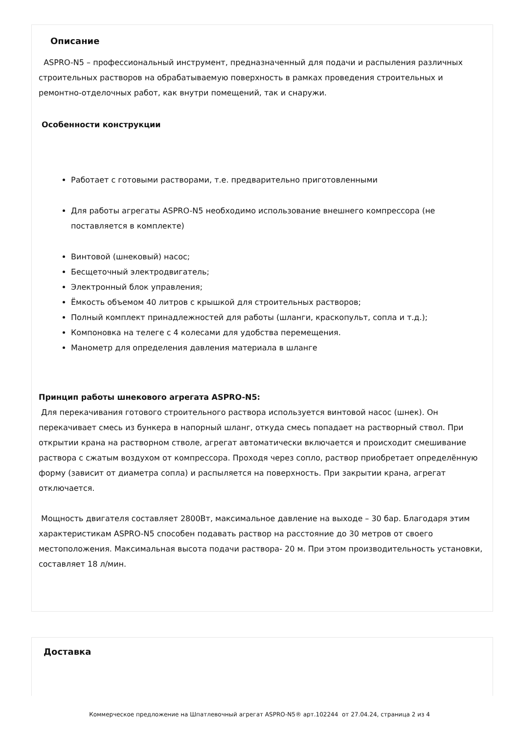Описание
ASPRO-N5 – профессиональный инструмент, предназначенный для подачи и распыления различных строительных растворов на обрабатываемую поверхность в рамках проведения строительных и ремонтно-отделочных работ, как внутри помещений, так и снаружи.
Особенности конструкции
Работает с готовыми растворами, т.е. предварительно приготовленными
Для работы агрегаты ASPRO-N5 необходимо использование внешнего компрессора (не поставляется в комплекте)
Винтовой (шнековый) насос;
Бесщеточный электродвигатель;
Электронный блок управления;
Ёмкость объемом 40 литров с крышкой для строительных растворов;
Полный комплект принадлежностей для работы (шланги, краскопульт, сопла и т.д.);
Компоновка на телеге с 4 колесами для удобства перемещения.
Манометр для определения давления материала в шланге
Принцип работы шнекового агрегата ASPRO-N5:
Для перекачивания готового строительного раствора используется винтовой насос (шнек). Он перекачивает смесь из бункера в напорный шланг, откуда смесь попадает на растворный ствол. При открытии крана на растворном стволе, агрегат автоматически включается и происходит смешивание раствора с сжатым воздухом от компрессора. Проходя через сопло, раствор приобретает определённую форму (зависит от диаметра сопла) и распыляется на поверхность. При закрытии крана, агрегат отключается.
Мощность двигателя составляет 2800Вт, максимальное давление на выходе – 30 бар. Благодаря этим характеристикам ASPRO-N5 способен подавать раствор на расстояние до 30 метров от своего местоположения. Максимальная высота подачи раствора- 20 м. При этом производительность установки, составляет 18 л/мин.
Доставка
Коммерческое предложение на Шпатлевочный агрегат ASPRO-N5® арт.102244 от 27.04.24, страница 2 из 4